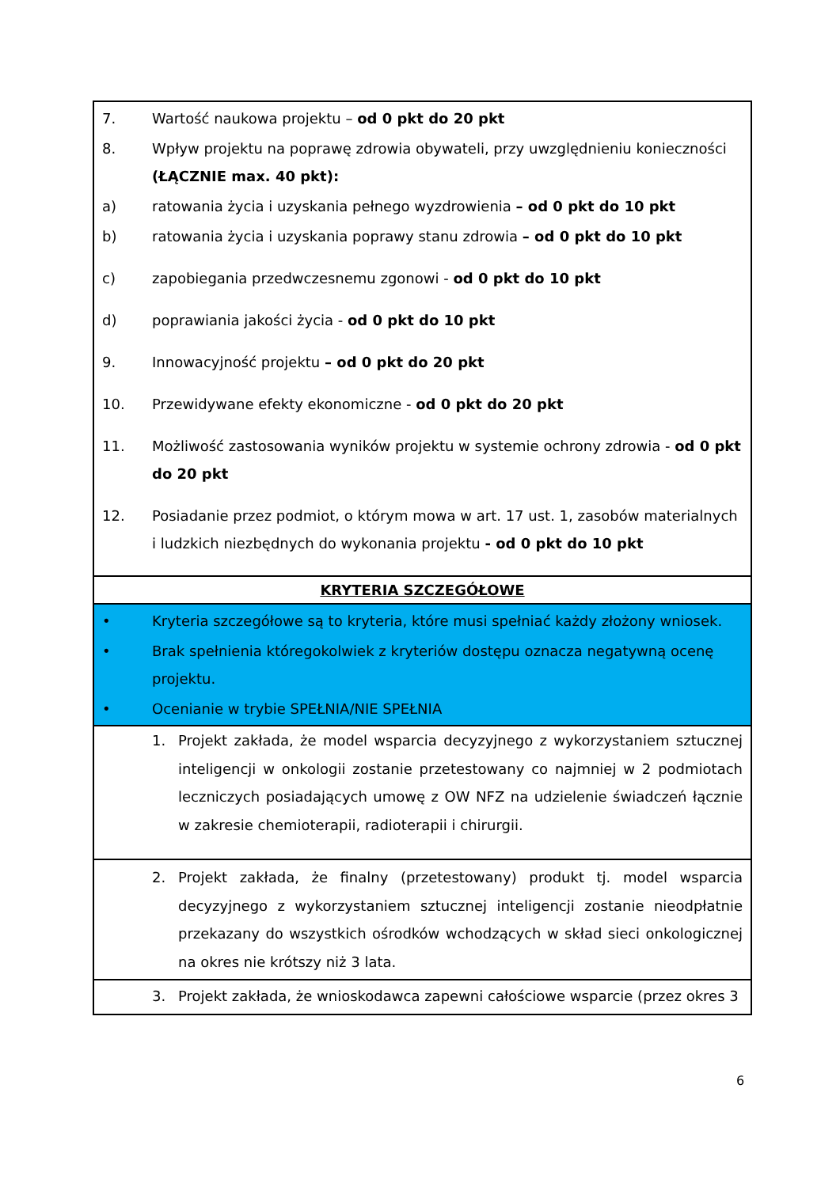| 7. Wartość naukowa projektu – od 0 pkt do 20 pkt 8. Wpływ projektu na poprawę zdrowia obywateli, przy uwzględnieniu konieczności (ŁĄCZNIE max. 40 pkt): a) ratowania życia i uzyskania pełnego wyzdrowienia – od 0 pkt do 10 pkt b) ratowania życia i uzyskania poprawy stanu zdrowia – od 0 pkt do 10 pkt c) zapobiegania przedwczesnemu zgonowi - od 0 pkt do 10 pkt d) poprawiania jakości życia - od 0 pkt do 10 pkt 9. Innowacyjność projektu – od 0 pkt do 20 pkt 10. Przewidywane efekty ekonomiczne - od 0 pkt do 20 pkt 11. Możliwość zastosowania wyników projektu w systemie ochrony zdrowia - od 0 pkt do 20 pkt 12. Posiadanie przez podmiot, o którym mowa w art. 17 ust. 1, zasobów materialnych i ludzkich niezbędnych do wykonania projektu - od 0 pkt do 10 pkt |
| KRYTERIA SZCZEGÓŁOWE |
| • Kryteria szczegółowe są to kryteria, które musi spełniać każdy złożony wniosek. • Brak spełnienia któregokolwiek z kryteriów dostępu oznacza negatywną ocenę projektu. • Ocenianie w trybie SPEŁNIA/NIE SPEŁNIA |
| 1. Projekt zakłada, że model wsparcia decyzyjnego z wykorzystaniem sztucznej inteligencji w onkologii zostanie przetestowany co najmniej w 2 podmiotach leczniczych posiadających umowę z OW NFZ na udzielenie świadczeń łącznie w zakresie chemioterapii, radioterapii i chirurgii. |
| 2. Projekt zakłada, że finalny (przetestowany) produkt tj. model wsparcia decyzyjnego z wykorzystaniem sztucznej inteligencji zostanie nieodpłatnie przekazany do wszystkich ośrodków wchodzących w skład sieci onkologicznej na okres nie krótszy niż 3 lata. |
| 3. Projekt zakłada, że wnioskodawca zapewni całościowe wsparcie (przez okres 3 |
6